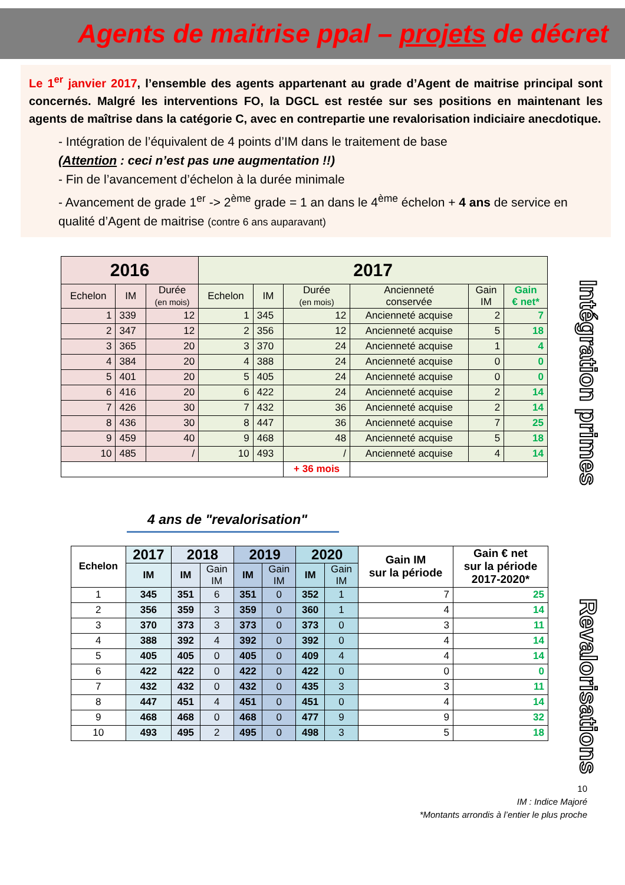Agents de maitrise ppal – projets de décret
Le 1<sup>er</sup> janvier 2017, l’ensemble des agents appartenant au grade d’Agent de maitrise principal sont concernés. Malgré les interventions FO, la DGCL est restée sur ses positions en maintenant les agents de maîtrise dans la catégorie C, avec en contrepartie une revalorisation indiciaire anecdotique.
- Intégration de l’équivalent de 4 points d’IM dans le traitement de base
(Attention : ceci n’est pas une augmentation !!)
- Fin de l’avancement d’échelon à la durée minimale
- Avancement de grade 1<sup>er</sup> -> 2<sup>ème</sup> grade = 1 an dans le 4<sup>ème</sup> échelon + 4 ans de service en qualité d’Agent de maitrise (contre 6 ans auparavant)
Intégration primes
| 2016 | | | 2017 | | | | | |
| --- | --- | --- | --- | --- | --- | --- | --- | --- |
| Echelon | IM | Durée (en mois) | Echelon | IM | Durée (en mois) | Ancienneté conservée | Gain IM | Gain € net* |
| 1 | 339 | 12 | 1 | 345 | 12 | Ancienneté acquise | 2 | 7 |
| 2 | 347 | 12 | 2 | 356 | 12 | Ancienneté acquise | 5 | 18 |
| 3 | 365 | 20 | 3 | 370 | 24 | Ancienneté acquise | 1 | 4 |
| 4 | 384 | 20 | 4 | 388 | 24 | Ancienneté acquise | 0 | 0 |
| 5 | 401 | 20 | 5 | 405 | 24 | Ancienneté acquise | 0 | 0 |
| 6 | 416 | 20 | 6 | 422 | 24 | Ancienneté acquise | 2 | 14 |
| 7 | 426 | 30 | 7 | 432 | 36 | Ancienneté acquise | 2 | 14 |
| 8 | 436 | 30 | 8 | 447 | 36 | Ancienneté acquise | 7 | 25 |
| 9 | 459 | 40 | 9 | 468 | 48 | Ancienneté acquise | 5 | 18 |
| 10 | 485 | / | 10 | 493 | / | Ancienneté acquise | 4 | 14 |
| | | | | | + 36 mois | | | |
4 ans de "revalorisation"
Revalorisations
| Echelon | 2017 | 2018 | | 2019 | | 2020 | | Gain IM sur la période | Gain € net sur la période 2017-2020* |
| --- | --- | --- | --- | --- | --- | --- | --- | --- | --- |
| | IM | IM | Gain IM | IM | Gain IM | IM | Gain IM | | |
| 1 | 345 | 351 | 6 | 351 | 0 | 352 | 1 | 7 | 25 |
| 2 | 356 | 359 | 3 | 359 | 0 | 360 | 1 | 4 | 14 |
| 3 | 370 | 373 | 3 | 373 | 0 | 373 | 0 | 3 | 11 |
| 4 | 388 | 392 | 4 | 392 | 0 | 392 | 0 | 4 | 14 |
| 5 | 405 | 405 | 0 | 405 | 0 | 409 | 4 | 4 | 14 |
| 6 | 422 | 422 | 0 | 422 | 0 | 422 | 0 | 0 | 0 |
| 7 | 432 | 432 | 0 | 432 | 0 | 435 | 3 | 3 | 11 |
| 8 | 447 | 451 | 4 | 451 | 0 | 451 | 0 | 4 | 14 |
| 9 | 468 | 468 | 0 | 468 | 0 | 477 | 9 | 9 | 32 |
| 10 | 493 | 495 | 2 | 495 | 0 | 498 | 3 | 5 | 18 |
10
IM : Indice Majoré
*Montants arrondis à l’entier le plus proche